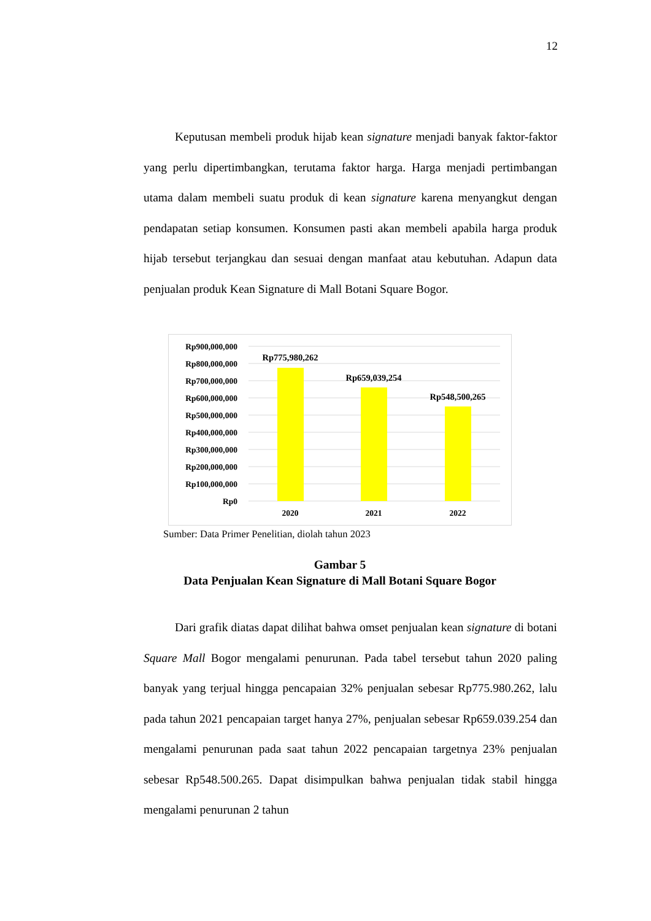12
Keputusan membeli produk hijab kean signature menjadi banyak faktor-faktor yang perlu dipertimbangkan, terutama faktor harga. Harga menjadi pertimbangan utama dalam membeli suatu produk di kean signature karena menyangkut dengan pendapatan setiap konsumen. Konsumen pasti akan membeli apabila harga produk hijab tersebut terjangkau dan sesuai dengan manfaat atau kebutuhan. Adapun data penjualan produk Kean Signature di Mall Botani Square Bogor.
Rp900,000,000
Rp800,000,000
Rp700,000,000
Rp600,000,000
Rp500,000,000
Rp400,000,000
Rp300,000,000
Rp200,000,000
Rp100,000,000
Rp0
Rp775,980,262
Rp659,039,254
Rp548,500,265
2020
2021
2022
Sumber: Data Primer Penelitian, diolah tahun 2023
Gambar 5
Data Penjualan Kean Signature di Mall Botani Square Bogor
Dari grafik diatas dapat dilihat bahwa omset penjualan kean signature di botani Square Mall Bogor mengalami penurunan. Pada tabel tersebut tahun 2020 paling banyak yang terjual hingga pencapaian 32% penjualan sebesar Rp775.980.262, lalu pada tahun 2021 pencapaian target hanya 27%, penjualan sebesar Rp659.039.254 dan mengalami penurunan pada saat tahun 2022 pencapaian targetnya 23% penjualan sebesar Rp548.500.265. Dapat disimpulkan bahwa penjualan tidak stabil hingga mengalami penurunan 2 tahun